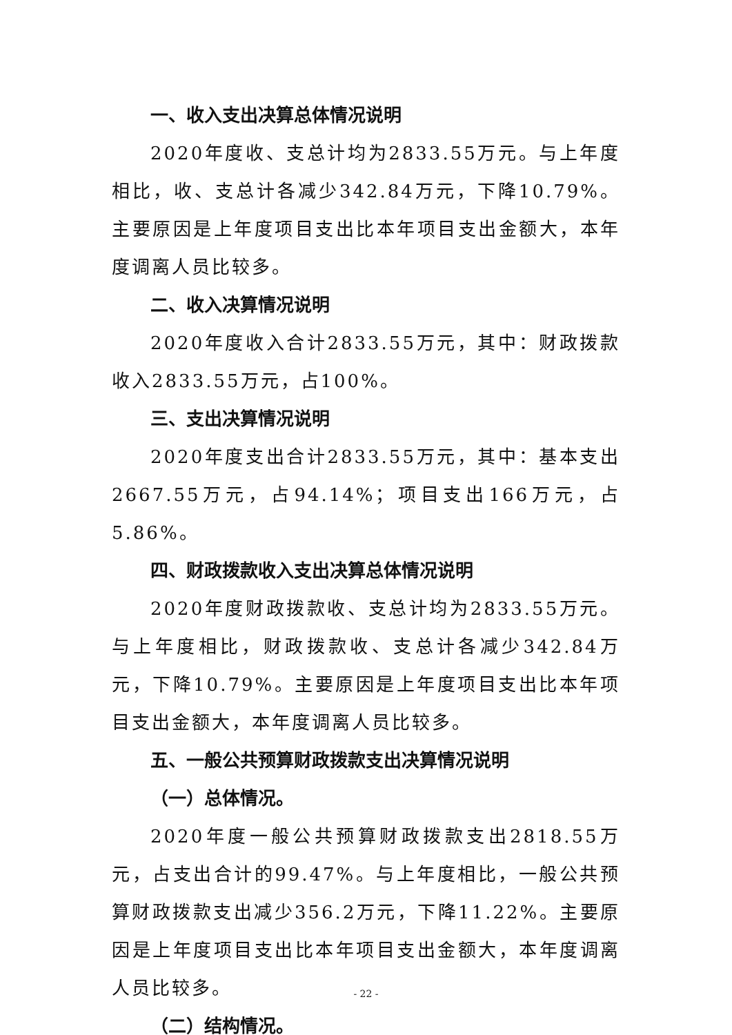一、收入支出决算总体情况说明
2020年度收、支总计均为2833.55万元。与上年度相比，收、支总计各减少342.84万元，下降10.79%。主要原因是上年度项目支出比本年项目支出金额大，本年度调离人员比较多。
二、收入决算情况说明
2020年度收入合计2833.55万元，其中：财政拨款收入2833.55万元，占100%。
三、支出决算情况说明
2020年度支出合计2833.55万元，其中：基本支出2667.55万元，占94.14%；项目支出166万元，占5.86%。
四、财政拨款收入支出决算总体情况说明
2020年度财政拨款收、支总计均为2833.55万元。与上年度相比，财政拨款收、支总计各减少342.84万元，下降10.79%。主要原因是上年度项目支出比本年项目支出金额大，本年度调离人员比较多。
五、一般公共预算财政拨款支出决算情况说明
（一）总体情况。
2020年度一般公共预算财政拨款支出2818.55万元，占支出合计的99.47%。与上年度相比，一般公共预算财政拨款支出减少356.2万元，下降11.22%。主要原因是上年度项目支出比本年项目支出金额大，本年度调离人员比较多。
（二）结构情况。
- 22 -